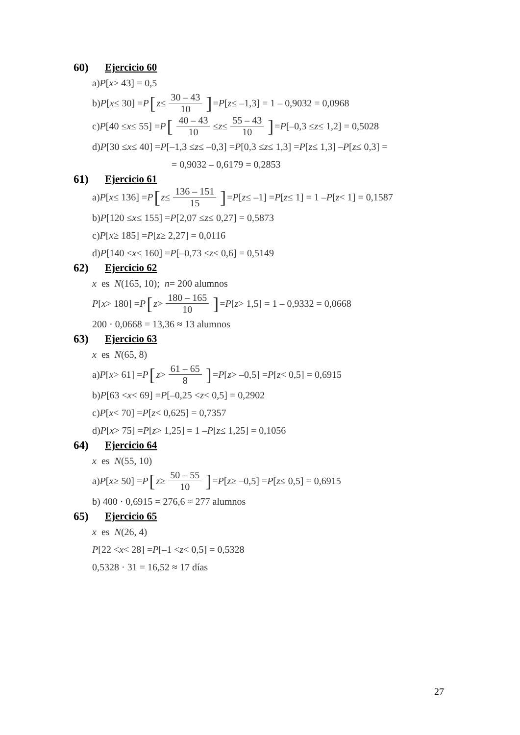60) Ejercicio 60
a) P [x ≥ 43] = 0,5
b) P [x ≤ 30] = P [z ≤ 30 – 43 10] = P [z ≤ –1,3] = 1 – 0,9032 = 0,0968
c) P [40 ≤ x ≤ 55] = P [40 – 43 10 ≤ z ≤ 55 – 43 10] = P [–0,3 ≤ z ≤ 1,2] = 0,5028
d) P [30 ≤ x ≤ 40] = P [–1,3 ≤ z ≤ –0,3] = P [0,3 ≤ z ≤ 1,3] = P [z ≤ 1,3] – P [z ≤ 0,3] =
= 0,9032 – 0,6179 = 0,2853
61) Ejercicio 61
a) P [x ≤ 136] = P [z ≤ 136 – 151 15] = P [z ≤ –1] = P [z ≤ 1] = 1 – P [z < 1] = 0,1587
b) P [120 ≤ x ≤ 155] = P [2,07 ≤ z ≤ 0,27] = 0,5873
c) P [x ≥ 185] = P [z ≥ 2,27] = 0,0116
d) P [140 ≤ x ≤ 160] = P [–0,73 ≤ z ≤ 0,6] = 0,5149
62) Ejercicio 62
x es N (165, 10); n = 200 alumnos
P [x > 180] = P [z > 180 – 165 10] = P [z > 1,5] = 1 – 0,9332 = 0,0668
200 · 0,0668 = 13,36 ≈ 13 alumnos
63) Ejercicio 63
x es N (65, 8)
a) P [x > 61] = P [z > 61 – 65 8] = P [z > –0,5] = P [z < 0,5] = 0,6915
b) P [63 < x < 69] = P [–0,25 < z < 0,5] = 0,2902
c) P [x < 70] = P [z < 0,625] = 0,7357
d) P [x > 75] = P [z > 1,25] = 1 – P [z ≤ 1,25] = 0,1056
64) Ejercicio 64
x es N (55, 10)
a) P [x ≥ 50] = P [z ≥ 50 – 55 10] = P [z ≥ –0,5] = P [z ≤ 0,5] = 0,6915
b) 400 · 0,6915 = 276,6 ≈ 277 alumnos
65) Ejercicio 65
x es N (26, 4)
P [22 < x < 28] = P [–1 < z < 0,5] = 0,5328
0,5328 · 31 = 16,52 ≈ 17 días
27